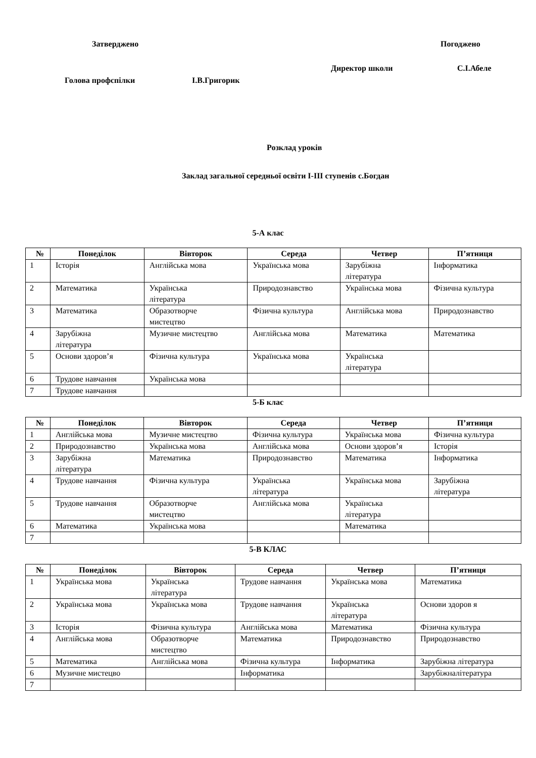Затверджено Погоджено
Директор школи С.І.Абеле
Голова профспілки І.В.Григорик
Розклад уроків
Заклад загальної середньої освіти І-ІІІ ступенів с.Богдан
5-А клас
| № | Понеділок | Вівторок | Середа | Четвер | П’ятниця |
| --- | --- | --- | --- | --- | --- |
| 1 | Історія | Англійська мова | Українська мова | Зарубіжна література | Інформатика |
| 2 | Математика | Українська література | Природознавство | Українська мова | Фізична культура |
| 3 | Математика | Образотворче мистецтво | Фізична культура | Англійська мова | Природознавство |
| 4 | Зарубіжна література | Музичне мистецтво | Англійська мова | Математика | Математика |
| 5 | Основи здоров’я | Фізична культура | Українська мова | Українська література | |
| 6 | Трудове навчання | Українська мова | | | |
| 7 | Трудове навчання | | | | |
5-Б клас
| № | Понеділок | Вівторок | Середа | Четвер | П’ятниця |
| --- | --- | --- | --- | --- | --- |
| 1 | Англійська мова | Музичне мистецтво | Фізична культура | Українська мова | Фізична культура |
| 2 | Природознавство | Українська мова | Англійська мова | Основи здоров’я | Історія |
| 3 | Зарубіжна література | Математика | Природознавство | Математика | Інформатика |
| 4 | Трудове навчання | Фізична культура | Українська література | Українська мова | Зарубіжна література |
| 5 | Трудове навчання | Образотворче мистецтво | Англійська мова | Українська література | |
| 6 | Математика | Українська мова | | Математика | |
| 7 | | | | | |
5-В КЛАС
| № | Понеділок | Вівторок | Середа | Четвер | П’ятниця |
| --- | --- | --- | --- | --- | --- |
| 1 | Українська мова | Українська література | Трудове навчання | Українська мова | Математика |
| 2 | Українська мова | Українська мова | Трудове навчання | Українська література | Основи здоров я |
| 3 | Історія | Фізична культура | Англійська мова | Математика | Фізична культура |
| 4 | Англійська мова | Образотворче мистецтво | Математика | Природознавство | Природознавство |
| 5 | Математика | Англійська мова | Фізична культура | Інформатика | Зарубіжна література |
| 6 | Музичне мистецво | | Інформатика | | Зарубіжналітература |
| 7 | | | | | |